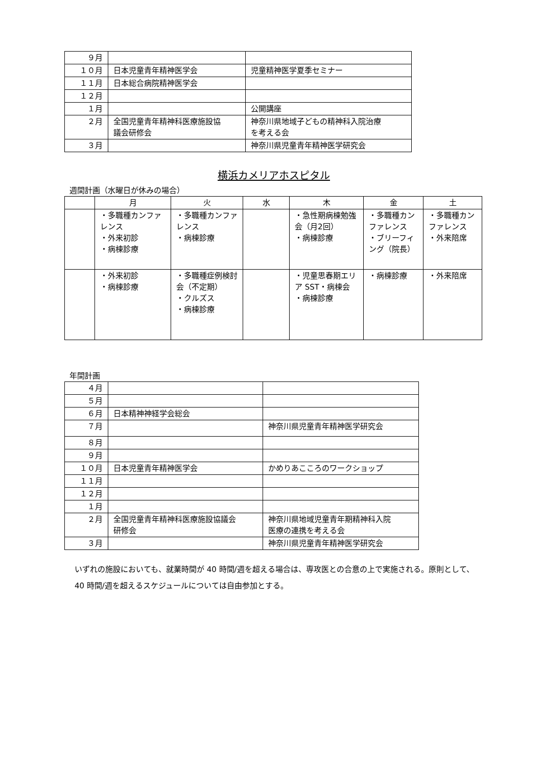| ９月 | | |
| １０月 | 日本児童青年精神医学会 | 児童精神医学夏季セミナー |
| １１月 | 日本総合病院精神医学会 | |
| １２月 | | |
| １月 | | 公開講座 |
| ２月 | 全国児童青年精神科医療施設協 議会研修会 | 神奈川県地域子どもの精神科入院治療 を考える会 |
| ３月 | | 神奈川県児童青年精神医学研究会 |
横浜カメリアホスピタル
週間計画（水曜日が休みの場合）
| | 月 | 火 | 水 | 木 | 金 | 土 |
| --- | --- | --- | --- | --- | --- | --- |
| | ・多職種カンファレンス ・外来初診 ・病棟診療 | ・多職種カンファレンス ・病棟診療 | | ・急性期病棟勉強会（月2回） ・病棟診療 | ・多職種カンファレンス ・ブリーフィング（院長） | ・多職種カンファレンス ・外来陪席 |
| | ・外来初診 ・病棟診療 | ・多職種症例検討会（不定期） ・クルズス ・病棟診療 | | ・児童思春期エリア SST・病棟会 ・病棟診療 | ・病棟診療 | ・外来陪席 |
年間計画
| ４月 | | |
| ５月 | | |
| ６月 | 日本精神神経学会総会 | |
| ７月 | | 神奈川県児童青年精神医学研究会 |
| ８月 | | |
| ９月 | | |
| １０月 | 日本児童青年精神医学会 | かめりあこころのワークショップ |
| １１月 | | |
| １２月 | | |
| １月 | | |
| ２月 | 全国児童青年精神科医療施設協議会 研修会 | 神奈川県地域児童青年期精神科入院 医療の連携を考える会 |
| ３月 | | 神奈川県児童青年精神医学研究会 |
いずれの施設においても、就業時間が 40 時間/週を超える場合は、専攻医との合意の上で実施される。原則として、40 時間/週を超えるスケジュールについては自由参加とする。